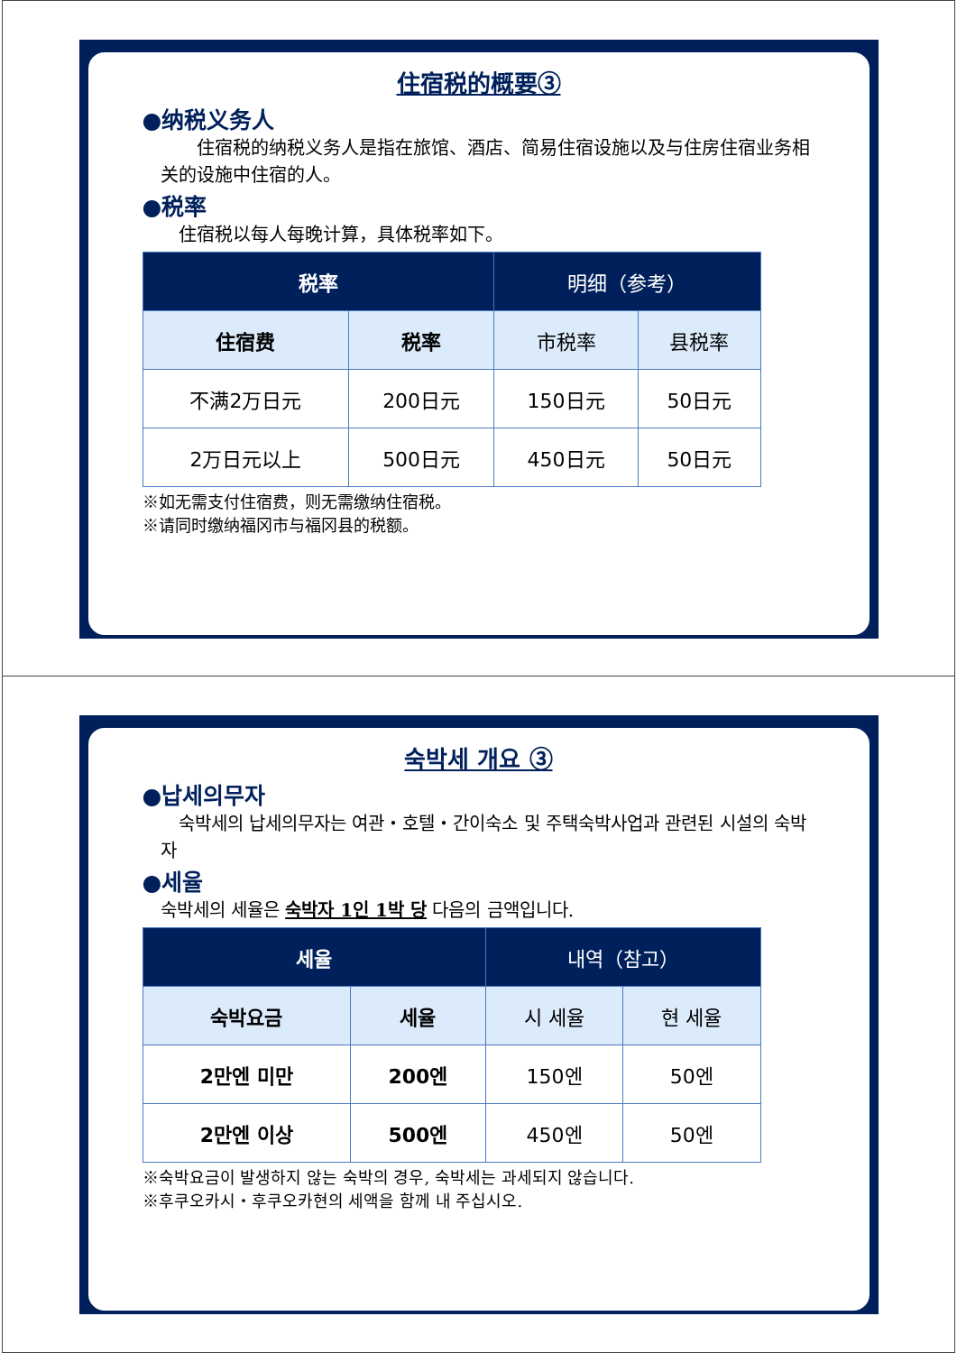住宿税的概要③
●纳税义务人
  住宿税的纳税义务人是指在旅馆、酒店、简易住宿设施以及与住房住宿业务相关的设施中住宿的人。
●税率
 住宿税以每人每晚计算，具体税率如下。
| 税率 | | 明细（参考） | |
| --- | --- | --- | --- |
| 住宿费 | 税率 | 市税率 | 县税率 |
| 不满2万日元 | 200日元 | 150日元 | 50日元 |
| 2万日元以上 | 500日元 | 450日元 | 50日元 |
※如无需支付住宿费，则无需缴纳住宿税。
※请同时缴纳福冈市与福冈县的税额。
숙박세 개요 ③
●납세의무자
 숙박세의 납세의무자는 여관・호텔・간이숙소 및 주택숙박사업과 관련된 시설의 숙박자
●세율
숙박세의 세율은 숙박자 1인 1박 당 다음의 금액입니다.
| 세율 | | 내역（참고） | |
| --- | --- | --- | --- |
| 숙박요금 | 세율 | 시 세율 | 현 세율 |
| 2만엔 미만 | 200엔 | 150엔 | 50엔 |
| 2만엔 이상 | 500엔 | 450엔 | 50엔 |
※숙박요금이 발생하지 않는 숙박의 경우, 숙박세는 과세되지 않습니다.
※후쿠오카시・후쿠오카현의 세액을 함께 내 주십시오.